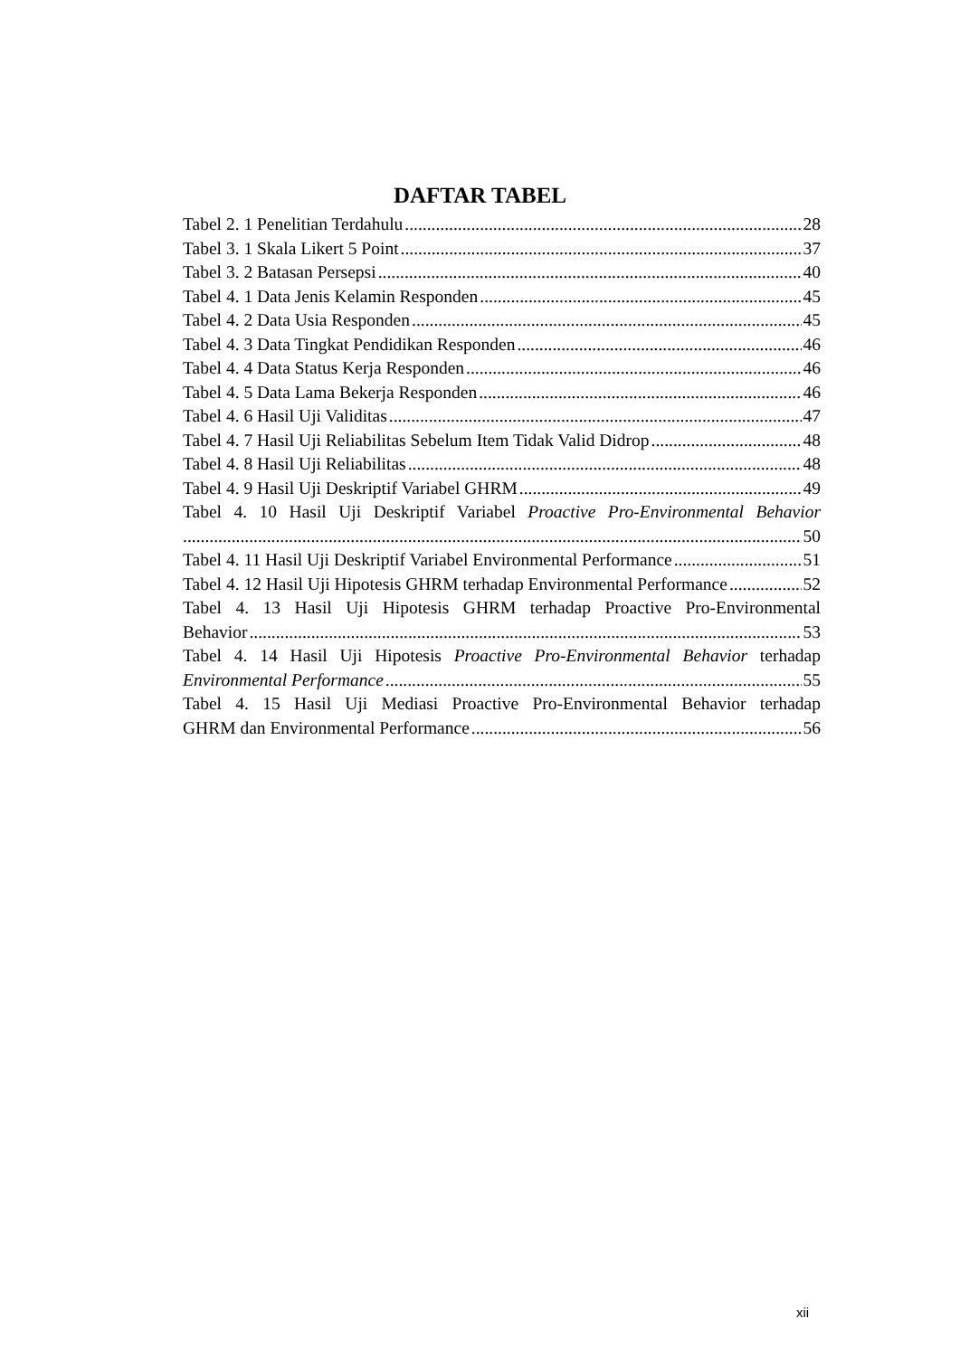DAFTAR TABEL
Tabel 2. 1 Penelitian Terdahulu 28
Tabel 3. 1 Skala Likert 5 Point 37
Tabel 3. 2 Batasan Persepsi 40
Tabel 4. 1 Data Jenis Kelamin Responden 45
Tabel 4. 2 Data Usia Responden 45
Tabel 4. 3 Data Tingkat Pendidikan Responden 46
Tabel 4. 4 Data Status Kerja Responden 46
Tabel 4. 5 Data Lama Bekerja Responden 46
Tabel 4. 6 Hasil Uji Validitas 47
Tabel 4. 7 Hasil Uji Reliabilitas Sebelum Item Tidak Valid Didrop 48
Tabel 4. 8 Hasil Uji Reliabilitas 48
Tabel 4. 9 Hasil Uji Deskriptif Variabel GHRM 49
Tabel 4. 10 Hasil Uji Deskriptif Variabel Proactive Pro-Environmental Behavior
50
Tabel 4. 11 Hasil Uji Deskriptif Variabel Environmental Performance 51
Tabel 4. 12 Hasil Uji Hipotesis GHRM terhadap Environmental Performance 52
Tabel 4. 13 Hasil Uji Hipotesis GHRM terhadap Proactive Pro-Environmental
Behavior 53
Tabel 4. 14 Hasil Uji Hipotesis Proactive Pro-Environmental Behavior terhadap
Environmental Performance 55
Tabel 4. 15 Hasil Uji Mediasi Proactive Pro-Environmental Behavior terhadap
GHRM dan Environmental Performance 56
xii